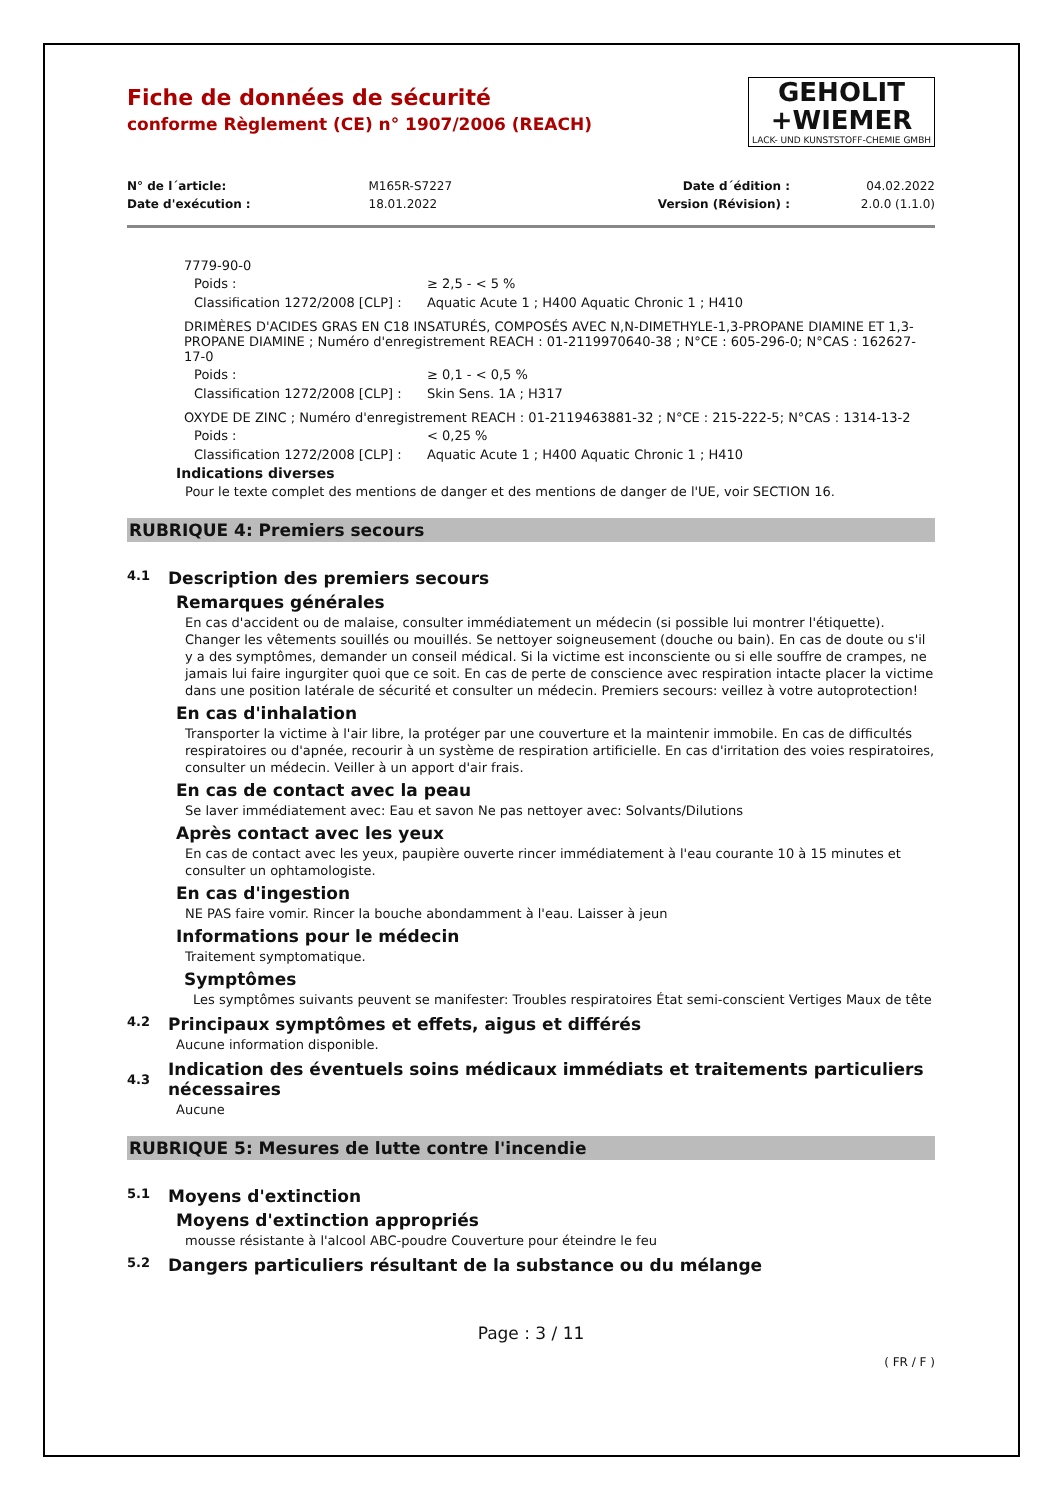Fiche de données de sécurité
conforme Règlement (CE) n° 1907/2006 (REACH)
GEHOLIT
+WIEMER
LACK- UND KUNSTSTOFF-CHEMIE GMBH
| N° de l´article: | M165R-S7227 | Date d´édition : | 04.02.2022 |
| Date d'exécution : | 18.01.2022 | Version (Révision) : | 2.0.0 (1.1.0) |
7779-90-0
| Poids : | ≥ 2,5 - < 5 % |
| Classification 1272/2008 [CLP] : | Aquatic Acute 1 ; H400 Aquatic Chronic 1 ; H410 |
DRIMÈRES D'ACIDES GRAS EN C18 INSATURÉS, COMPOSÉS AVEC N,N-DIMETHYLE-1,3-PROPANE DIAMINE ET 1,3-PROPANE DIAMINE ; Numéro d'enregistrement REACH : 01-2119970640-38 ; N°CE : 605-296-0; N°CAS : 162627-17-0
| Poids : | ≥ 0,1 - < 0,5 % |
| Classification 1272/2008 [CLP] : | Skin Sens. 1A ; H317 |
OXYDE DE ZINC ; Numéro d'enregistrement REACH : 01-2119463881-32 ; N°CE : 215-222-5; N°CAS : 1314-13-2
| Poids : | < 0,25 % |
| Classification 1272/2008 [CLP] : | Aquatic Acute 1 ; H400 Aquatic Chronic 1 ; H410 |
Indications diverses
Pour le texte complet des mentions de danger et des mentions de danger de l'UE, voir SECTION 16.
RUBRIQUE 4: Premiers secours
4.1 Description des premiers secours
Remarques générales
En cas d'accident ou de malaise, consulter immédiatement un médecin (si possible lui montrer l'étiquette). Changer les vêtements souillés ou mouillés. Se nettoyer soigneusement (douche ou bain). En cas de doute ou s'il y a des symptômes, demander un conseil médical. Si la victime est inconsciente ou si elle souffre de crampes, ne jamais lui faire ingurgiter quoi que ce soit. En cas de perte de conscience avec respiration intacte placer la victime dans une position latérale de sécurité et consulter un médecin. Premiers secours: veillez à votre autoprotection!
En cas d'inhalation
Transporter la victime à l'air libre, la protéger par une couverture et la maintenir immobile. En cas de difficultés respiratoires ou d'apnée, recourir à un système de respiration artificielle. En cas d'irritation des voies respiratoires, consulter un médecin. Veiller à un apport d'air frais.
En cas de contact avec la peau
Se laver immédiatement avec: Eau et savon Ne pas nettoyer avec: Solvants/Dilutions
Après contact avec les yeux
En cas de contact avec les yeux, paupière ouverte rincer immédiatement à l'eau courante 10 à 15 minutes et consulter un ophtamologiste.
En cas d'ingestion
NE PAS faire vomir. Rincer la bouche abondamment à l'eau. Laisser à jeun
Informations pour le médecin
Traitement symptomatique.
Symptômes
Les symptômes suivants peuvent se manifester: Troubles respiratoires État semi-conscient Vertiges Maux de tête
4.2 Principaux symptômes et effets, aigus et différés
Aucune information disponible.
4.3 Indication des éventuels soins médicaux immédiats et traitements particuliers nécessaires
Aucune
RUBRIQUE 5: Mesures de lutte contre l'incendie
5.1 Moyens d'extinction
Moyens d'extinction appropriés
mousse résistante à l'alcool ABC-poudre Couverture pour éteindre le feu
5.2 Dangers particuliers résultant de la substance ou du mélange
Page : 3 / 11
( FR / F )